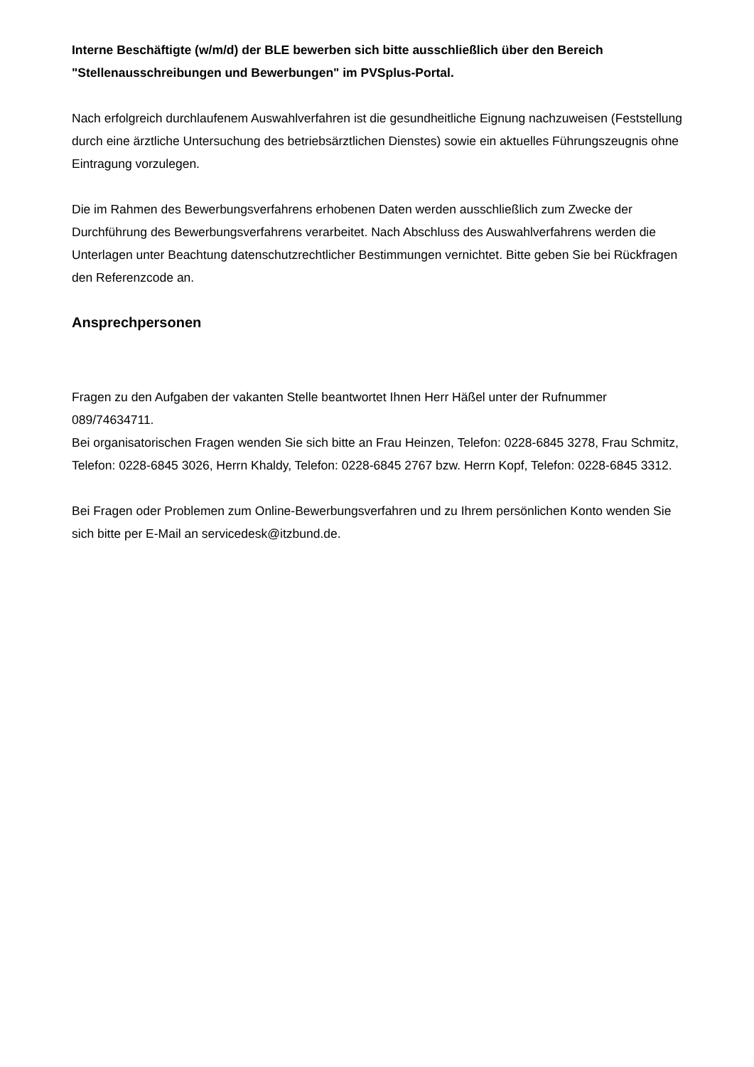Interne Beschäftigte (w/m/d) der BLE bewerben sich bitte ausschließlich über den Bereich "Stellenausschreibungen und Bewerbungen" im PVSplus-Portal.
Nach erfolgreich durchlaufenem Auswahlverfahren ist die gesundheitliche Eignung nachzuweisen (Feststellung durch eine ärztliche Untersuchung des betriebsärztlichen Dienstes) sowie ein aktuelles Führungszeugnis ohne Eintragung vorzulegen.
Die im Rahmen des Bewerbungsverfahrens erhobenen Daten werden ausschließlich zum Zwecke der Durchführung des Bewerbungsverfahrens verarbeitet. Nach Abschluss des Auswahlverfahrens werden die Unterlagen unter Beachtung datenschutzrechtlicher Bestimmungen vernichtet. Bitte geben Sie bei Rückfragen den Referenzcode an.
Ansprechpersonen
Fragen zu den Aufgaben der vakanten Stelle beantwortet Ihnen Herr Häßel unter der Rufnummer 089/74634711.
Bei organisatorischen Fragen wenden Sie sich bitte an Frau Heinzen, Telefon: 0228-6845 3278, Frau Schmitz, Telefon: 0228-6845 3026, Herrn Khaldy, Telefon: 0228-6845 2767 bzw. Herrn Kopf, Telefon: 0228-6845 3312.
Bei Fragen oder Problemen zum Online-Bewerbungsverfahren und zu Ihrem persönlichen Konto wenden Sie sich bitte per E-Mail an servicedesk@itzbund.de.